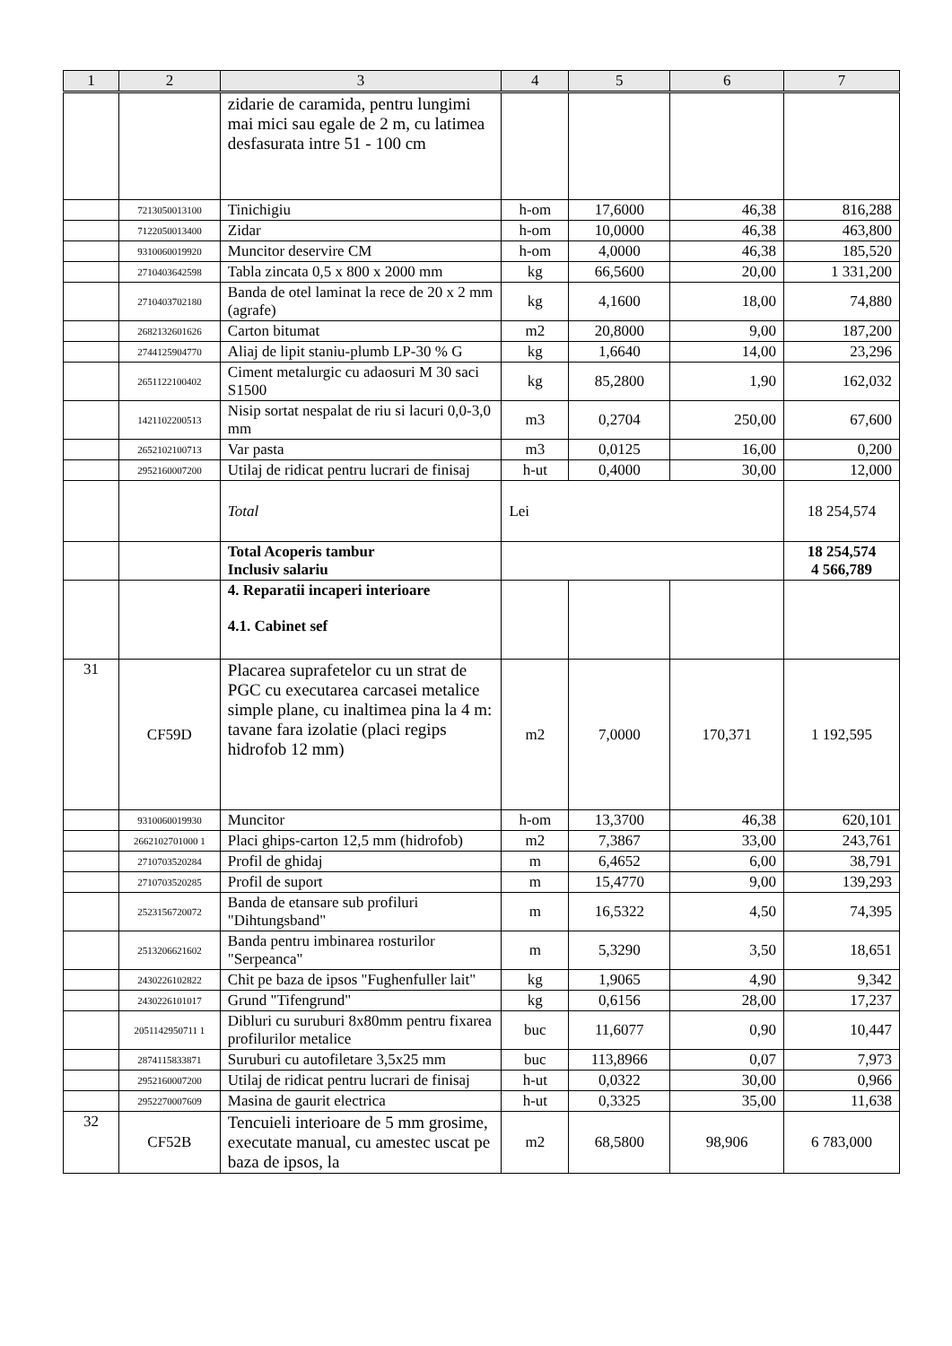| 1 | 2 | 3 | 4 | 5 | 6 | 7 |
| --- | --- | --- | --- | --- | --- | --- |
| | | zidarie de caramida, pentru lungimi mai mici sau egale de 2 m, cu latimea desfasurata intre 51 - 100 cm | | | | |
| | 7213050013100 | Tinichigiu | h-om | 17,6000 | 46,38 | 816,288 |
| | 7122050013400 | Zidar | h-om | 10,0000 | 46,38 | 463,800 |
| | 9310060019920 | Muncitor deservire CM | h-om | 4,0000 | 46,38 | 185,520 |
| | 2710403642598 | Tabla zincata 0,5 x 800 x 2000 mm | kg | 66,5600 | 20,00 | 1 331,200 |
| | 2710403702180 | Banda de otel laminat la rece de 20 x 2 mm (agrafe) | kg | 4,1600 | 18,00 | 74,880 |
| | 2682132601626 | Carton bitumat | m2 | 20,8000 | 9,00 | 187,200 |
| | 2744125904770 | Aliaj de lipit staniu-plumb LP-30 % G | kg | 1,6640 | 14,00 | 23,296 |
| | 2651122100402 | Ciment metalurgic cu adaosuri M 30 saci S1500 | kg | 85,2800 | 1,90 | 162,032 |
| | 1421102200513 | Nisip sortat nespalat de riu si lacuri 0,0-3,0 mm | m3 | 0,2704 | 250,00 | 67,600 |
| | 2652102100713 | Var pasta | m3 | 0,0125 | 16,00 | 0,200 |
| | 2952160007200 | Utilaj de ridicat pentru lucrari de finisaj | h-ut | 0,4000 | 30,00 | 12,000 |
| | | Total | Lei | | | 18 254,574 |
| | | Total Acoperis tambur Inclusiv salariu | | | | 18 254,574 4 566,789 |
| | | 4. Reparatii incaperi interioare 4.1. Cabinet sef | | | | |
| 31 | CF59D | Placarea suprafetelor cu un strat de PGC cu executarea carcasei metalice simple plane, cu inaltimea pina la 4 m: tavane fara izolatie (placi regips hidrofob 12 mm) | m2 | 7,0000 | 170,371 | 1 192,595 |
| | 9310060019930 | Muncitor | h-om | 13,3700 | 46,38 | 620,101 |
| | 2662102701000 1 | Placi ghips-carton 12,5 mm (hidrofob) | m2 | 7,3867 | 33,00 | 243,761 |
| | 2710703520284 | Profil de ghidaj | m | 6,4652 | 6,00 | 38,791 |
| | 2710703520285 | Profil de suport | m | 15,4770 | 9,00 | 139,293 |
| | 2523156720072 | Banda de etansare sub profiluri "Dihtungsband" | m | 16,5322 | 4,50 | 74,395 |
| | 2513206621602 | Banda pentru imbinarea rosturilor "Serpeanca" | m | 5,3290 | 3,50 | 18,651 |
| | 2430226102822 | Chit pe baza de ipsos "Fughenfuller lait" | kg | 1,9065 | 4,90 | 9,342 |
| | 2430226101017 | Grund "Tifengrund" | kg | 0,6156 | 28,00 | 17,237 |
| | 2051142950711 1 | Dibluri cu suruburi 8x80mm pentru fixarea profilurilor metalice | buc | 11,6077 | 0,90 | 10,447 |
| | 2874115833871 | Suruburi cu autofiletare 3,5x25 mm | buc | 113,8966 | 0,07 | 7,973 |
| | 2952160007200 | Utilaj de ridicat pentru lucrari de finisaj | h-ut | 0,0322 | 30,00 | 0,966 |
| | 2952270007609 | Masina de gaurit electrica | h-ut | 0,3325 | 35,00 | 11,638 |
| 32 | CF52B | Tencuieli interioare de 5 mm grosime, executate manual, cu amestec uscat pe baza de ipsos, la | m2 | 68,5800 | 98,906 | 6 783,000 |